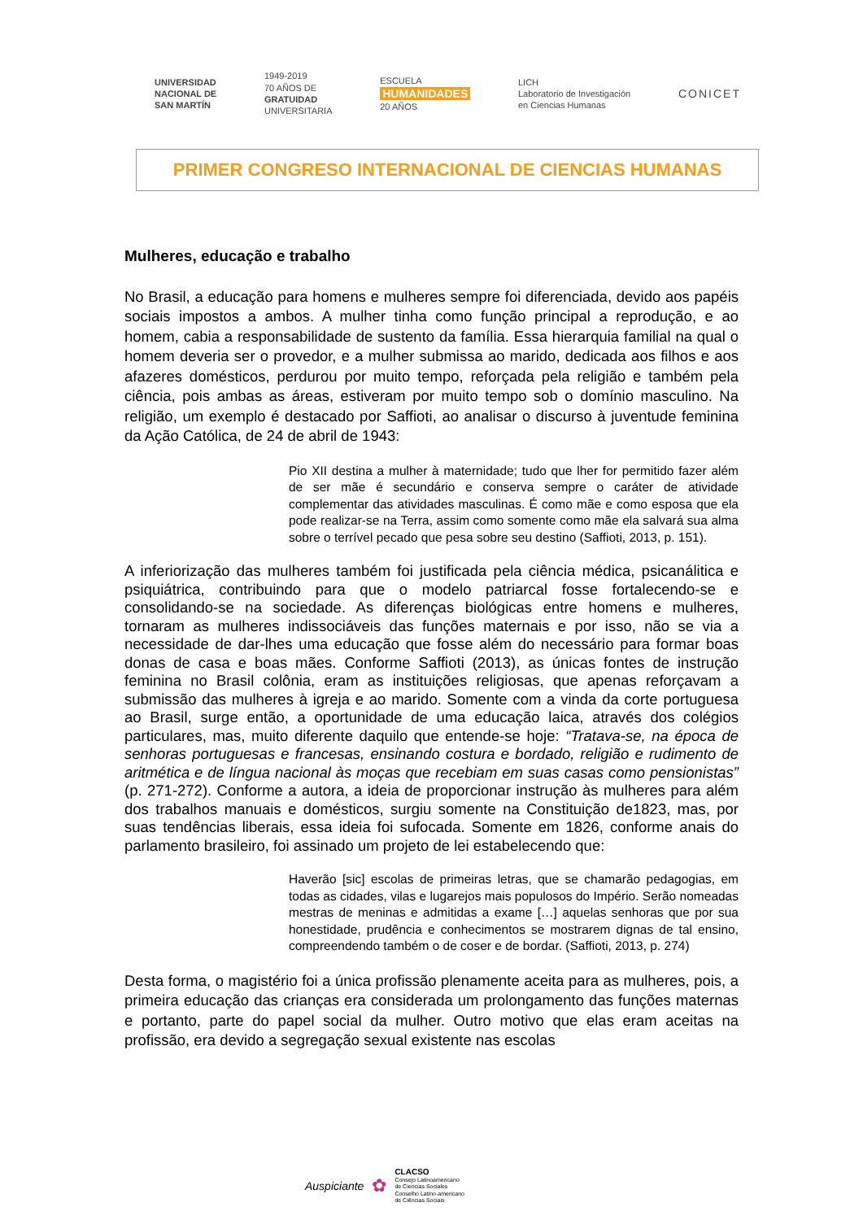UNIVERSIDAD
NACIONAL DE
SAN MARTÍN
1949-2019
70 AÑOS DE
GRATUIDAD
UNIVERSITARIA
ESCUELA
HUMANIDADES
20 AÑOS
LICH
Laboratorio de Investigación
en Ciencias Humanas
CONICET
PRIMER CONGRESO INTERNACIONAL DE CIENCIAS HUMANAS
Mulheres, educação e trabalho
No Brasil, a educação para homens e mulheres sempre foi diferenciada, devido aos papéis sociais impostos a ambos. A mulher tinha como função principal a reprodução, e ao homem, cabia a responsabilidade de sustento da família. Essa hierarquia familial na qual o homem deveria ser o provedor, e a mulher submissa ao marido, dedicada aos filhos e aos afazeres domésticos, perdurou por muito tempo, reforçada pela religião e também pela ciência, pois ambas as áreas, estiveram por muito tempo sob o domínio masculino. Na religião, um exemplo é destacado por Saffioti, ao analisar o discurso à juventude feminina da Ação Católica, de 24 de abril de 1943:
Pio XII destina a mulher à maternidade; tudo que lher for permitido fazer além de ser mãe é secundário e conserva sempre o caráter de atividade complementar das atividades masculinas. É como mãe e como esposa que ela pode realizar-se na Terra, assim como somente como mãe ela salvará sua alma sobre o terrível pecado que pesa sobre seu destino (Saffioti, 2013, p. 151).
A inferiorização das mulheres também foi justificada pela ciência médica, psicanálitica e psiquiátrica, contribuindo para que o modelo patriarcal fosse fortalecendo-se e consolidando-se na sociedade. As diferenças biológicas entre homens e mulheres, tornaram as mulheres indissociáveis das funções maternais e por isso, não se via a necessidade de dar-lhes uma educação que fosse além do necessário para formar boas donas de casa e boas mães. Conforme Saffioti (2013), as únicas fontes de instrução feminina no Brasil colônia, eram as instituições religiosas, que apenas reforçavam a submissão das mulheres à igreja e ao marido. Somente com a vinda da corte portuguesa ao Brasil, surge então, a oportunidade de uma educação laica, através dos colégios particulares, mas, muito diferente daquilo que entende-se hoje: “Tratava-se, na época de senhoras portuguesas e francesas, ensinando costura e bordado, religião e rudimento de aritmética e de língua nacional às moças que recebiam em suas casas como pensionistas” (p. 271-272). Conforme a autora, a ideia de proporcionar instrução às mulheres para além dos trabalhos manuais e domésticos, surgiu somente na Constituição de1823, mas, por suas tendências liberais, essa ideia foi sufocada. Somente em 1826, conforme anais do parlamento brasileiro, foi assinado um projeto de lei estabelecendo que:
Haverão [sic] escolas de primeiras letras, que se chamarão pedagogias, em todas as cidades, vilas e lugarejos mais populosos do Império. Serão nomeadas mestras de meninas e admitidas a exame […] aquelas senhoras que por sua honestidade, prudência e conhecimentos se mostrarem dignas de tal ensino, compreendendo também o de coser e de bordar. (Saffioti, 2013, p. 274)
Desta forma, o magistério foi a única profissão plenamente aceita para as mulheres, pois, a primeira educação das crianças era considerada um prolongamento das funções maternas e portanto, parte do papel social da mulher. Outro motivo que elas eram aceitas na profissão, era devido a segregação sexual existente nas escolas
Auspiciante ✿
CLACSO
Consejo Latinoamericano
de Ciencias Sociales
Conselho Latino-americano
de Ciências Sociais